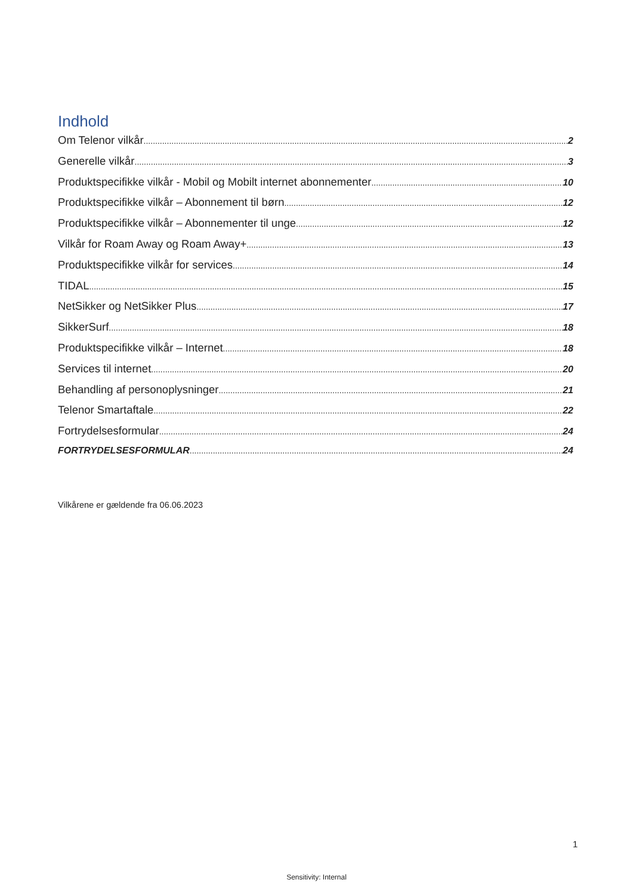Indhold
Om Telenor vilkår 2
Generelle vilkår 3
Produktspecifikke vilkår - Mobil og Mobilt internet abonnementer 10
Produktspecifikke vilkår – Abonnement til børn 12
Produktspecifikke vilkår – Abonnementer til unge 12
Vilkår for Roam Away og Roam Away+ 13
Produktspecifikke vilkår for services 14
TIDAL 15
NetSikker og NetSikker Plus 17
SikkerSurf 18
Produktspecifikke vilkår – Internet 18
Services til internet 20
Behandling af personoplysninger 21
Telenor Smartaftale 22
Fortrydelsesformular 24
FORTRYDELSESFORMULAR 24
Vilkårene er gældende fra 06.06.2023
1
Sensitivity: Internal